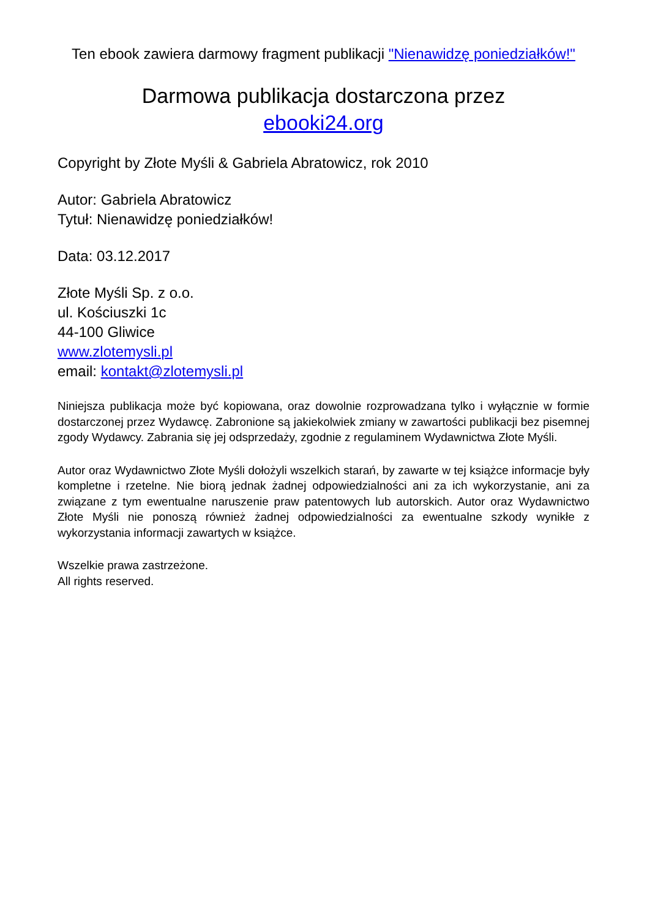Ten ebook zawiera darmowy fragment publikacji "Nienawidzę poniedziałków!"
Darmowa publikacja dostarczona przez
ebooki24.org
Copyright by Złote Myśli & Gabriela Abratowicz, rok 2010
Autor: Gabriela Abratowicz
Tytuł: Nienawidzę poniedziałków!
Data: 03.12.2017
Złote Myśli Sp. z o.o.
ul. Kościuszki 1c
44-100 Gliwice
www.zlotemysli.pl
email: kontakt@zlotemysli.pl
Niniejsza publikacja może być kopiowana, oraz dowolnie rozprowadzana tylko i wyłącznie w formie dostarczonej przez Wydawcę. Zabronione są jakiekolwiek zmiany w zawartości publikacji bez pisemnej zgody Wydawcy. Zabrania się jej odsprzedaży, zgodnie z regulaminem Wydawnictwa Złote Myśli.
Autor oraz Wydawnictwo Złote Myśli dołożyli wszelkich starań, by zawarte w tej książce informacje były kompletne i rzetelne. Nie biorą jednak żadnej odpowiedzialności ani za ich wykorzystanie, ani za związane z tym ewentualne naruszenie praw patentowych lub autorskich. Autor oraz Wydawnictwo Złote Myśli nie ponoszą również żadnej odpowiedzialności za ewentualne szkody wynikłe z wykorzystania informacji zawartych w książce.
Wszelkie prawa zastrzeżone.
All rights reserved.